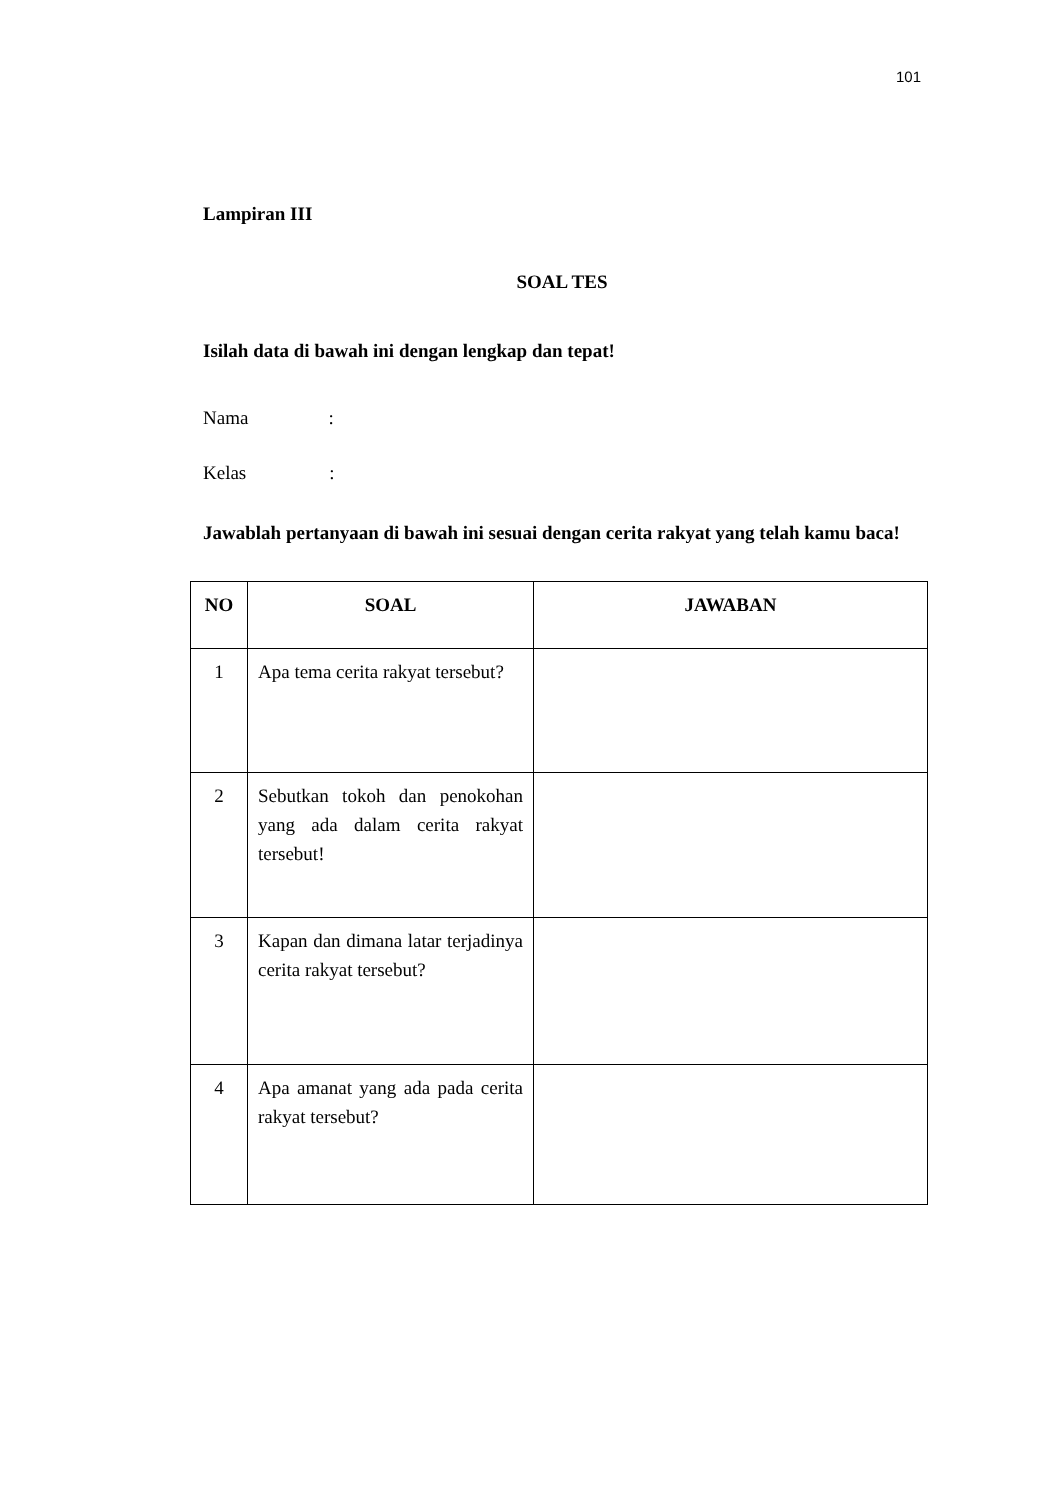101
Lampiran III
SOAL TES
Isilah data di bawah ini dengan lengkap dan tepat!
Nama :
Kelas :
Jawablah pertanyaan di bawah ini sesuai dengan cerita rakyat yang telah kamu baca!
| NO | SOAL | JAWABAN |
| --- | --- | --- |
| 1 | Apa tema cerita rakyat tersebut? | |
| 2 | Sebutkan tokoh dan penokohan yang ada dalam cerita rakyat tersebut! | |
| 3 | Kapan dan dimana latar terjadinya cerita rakyat tersebut? | |
| 4 | Apa amanat yang ada pada cerita rakyat tersebut? | |